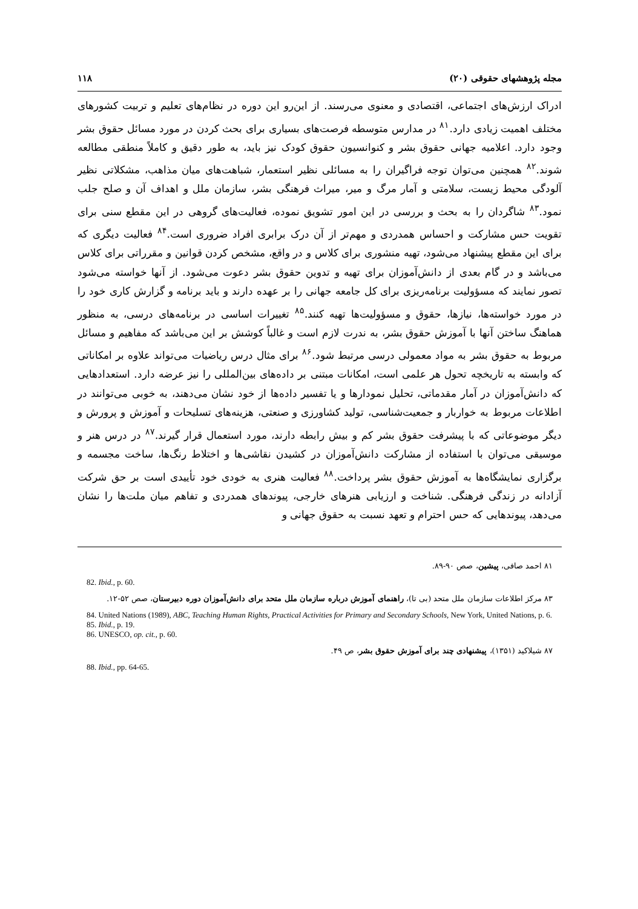مجله پژوهشهای حقوقی (۲۰) ۱۱۸
ادراک ارزش‌های اجتماعی، اقتصادی و معنوی می‌رسند. از این‌رو این دوره در نظام‌های تعلیم و تربیت کشورهای مختلف اهمیت زیادی دارد.<sup>۸۱</sup> در مدارس متوسطه فرصت‌های بسیاری برای بحث کردن در مورد مسائل حقوق بشر وجود دارد. اعلامیه جهانی حقوق بشر و کنوانسیون حقوق کودک نیز باید، به طور دقیق و کاملاً منطقی مطالعه شوند.<sup>۸۲</sup> همچنین می‌توان توجه فراگیران را به مسائلی نظیر استعمار، شباهت‌های میان مذاهب، مشکلاتی نظیر آلودگی محیط زیست، سلامتی و آمار مرگ و میر، میراث فرهنگی بشر، سازمان ملل و اهداف آن و صلح جلب نمود.<sup>۸۳</sup> شاگردان را به بحث و بررسی در این امور تشویق نموده، فعالیت‌های گروهی در این مقطع سنی برای تقویت حس مشارکت و احساس همدردی و مهم‌تر از آن درک برابری افراد ضروری است.<sup>۸۴</sup> فعالیت دیگری که برای این مقطع پیشنهاد می‌شود، تهیه منشوری برای کلاس و در واقع، مشخص کردن قوانین و مقرراتی برای کلاس می‌باشد و در گام بعدی از دانش‌آموزان برای تهیه و تدوین حقوق بشر دعوت می‌شود. از آنها خواسته می‌شود تصور نمایند که مسؤولیت برنامه‌ریزی برای کل جامعه جهانی را بر عهده دارند و باید برنامه و گزارش کاری خود را در مورد خواسته‌ها، نیازها، حقوق و مسؤولیت‌ها تهیه کنند.<sup>۸۵</sup> تغییرات اساسی در برنامه‌های درسی، به منظور هماهنگ ساختن آنها با آموزش حقوق بشر، به ندرت لازم است و غالباً کوشش بر این می‌باشد که مفاهیم و مسائل مربوط به حقوق بشر به مواد معمولی درسی مرتبط شود.<sup>۸۶</sup> برای مثال درس ریاضیات می‌تواند علاوه بر امکاناتی که وابسته به تاریخچه تحول هر علمی است، امکانات مبتنی بر داده‌های بین‌المللی را نیز عرضه دارد. استعدادهایی که دانش‌آموزان در آمار مقدماتی، تحلیل نمودارها و یا تفسیر داده‌ها از خود نشان می‌دهند، به خوبی می‌توانند در اطلاعات مربوط به خواربار و جمعیت‌شناسی، تولید کشاورزی و صنعتی، هزینه‌های تسلیحات و آموزش و پرورش و دیگر موضوعاتی که با پیشرفت حقوق بشر کم و بیش رابطه دارند، مورد استعمال قرار گیرند.<sup>۸۷</sup> در درس هنر و موسیقی می‌توان با استفاده از مشارکت دانش‌آموزان در کشیدن نقاشی‌ها و اختلاط رنگ‌ها، ساخت مجسمه و برگزاری نمایشگاه‌ها به آموزش حقوق بشر پرداخت.<sup>۸۸</sup> فعالیت هنری به خودی خود تأییدی است بر حق شرکت آزادانه در زندگی فرهنگی. شناخت و ارزیابی هنرهای خارجی، پیوندهای همدردی و تفاهم میان ملت‌ها را نشان می‌دهد، پیوندهایی که حس احترام و تعهد نسبت به حقوق جهانی و
۸۱ احمد صافی، پیشین، صص ۹۰-۸۹.
82. Ibid., p. 60.
۸۳ مرکز اطلاعات سازمان ملل متحد (بی تا)، راهنمای آموزش درباره سازمان ملل متحد برای دانش‌آموزان دوره دبیرستان، صص ۵۲-۱۲.
84. United Nations (1989), ABC, Teaching Human Rights, Practical Activities for Primary and Secondary Schools, New York, United Nations, p. 6.
85. Ibid., p. 19.
86. UNESCO, op. cit., p. 60.
۸۷ شیلاکید (۱۳۵۱)، پیشنهادی چند برای آموزش حقوق بشر، ص ۴۹.
88. Ibid., pp. 64-65.